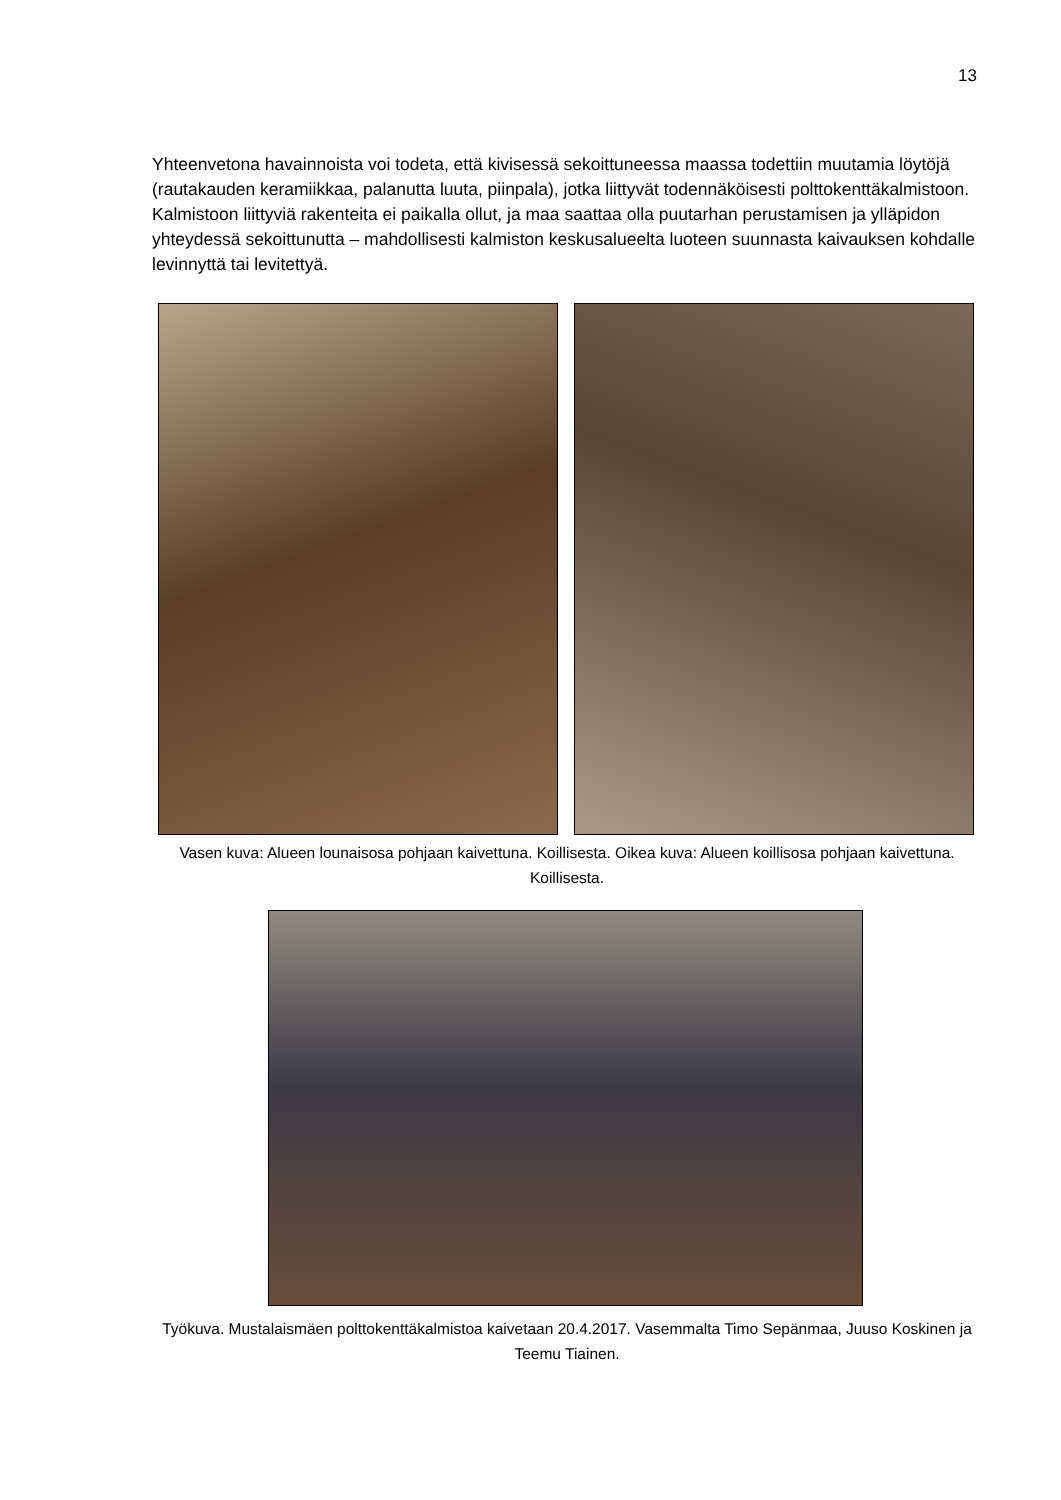13
Yhteenvetona havainnoista voi todeta, että kivisessä sekoittuneessa maassa todettiin muutamia löytöjä (rautakauden keramiikkaa, palanutta luuta, piinpala), jotka liittyvät todennäköisesti polttokenttäkalmistoon. Kalmistoon liittyviä rakenteita ei paikalla ollut, ja maa saattaa olla puutarhan perustamisen ja ylläpidon yhteydessä sekoittunutta – mahdollisesti kalmiston keskusalueelta luoteen suunnasta kaivauksen kohdalle levinnyttä tai levitettyä.
Vasen kuva: Alueen lounaisosa pohjaan kaivettuna. Koillisesta. Oikea kuva: Alueen koillisosa pohjaan kaivettuna. Koillisesta.
Työkuva. Mustalaismäen polttokenttäkalmistoa kaivetaan 20.4.2017. Vasemmalta Timo Sepänmaa, Juuso Koskinen ja Teemu Tiainen.